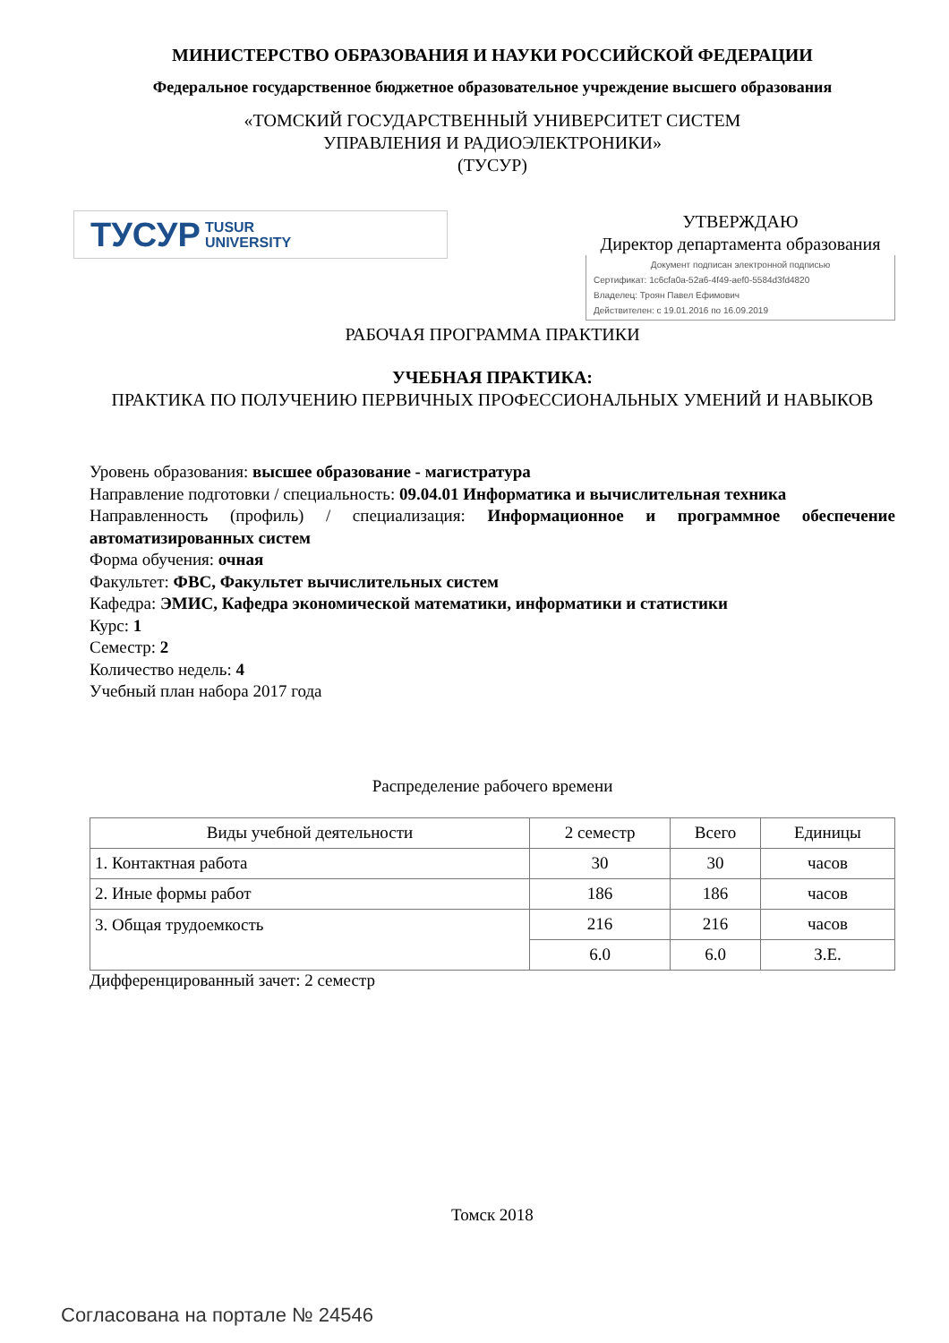МИНИСТЕРСТВО ОБРАЗОВАНИЯ И НАУКИ РОССИЙСКОЙ ФЕДЕРАЦИИ
Федеральное государственное бюджетное образовательное учреждение высшего образования
«ТОМСКИЙ ГОСУДАРСТВЕННЫЙ УНИВЕРСИТЕТ СИСТЕМ
УПРАВЛЕНИЯ И РАДИОЭЛЕКТРОНИКИ»
(ТУСУР)
ТУСУР TUSUR
UNIVERSITY
УТВЕРЖДАЮ
Директор департамента образования
Документ подписан электронной подписью
Сертификат: 1c6cfa0a-52a6-4f49-aef0-5584d3fd4820
Владелец: Троян Павел Ефимович
Действителен: с 19.01.2016 по 16.09.2019
РАБОЧАЯ ПРОГРАММА ПРАКТИКИ
УЧЕБНАЯ ПРАКТИКА:
ПРАКТИКА ПО ПОЛУЧЕНИЮ ПЕРВИЧНЫХ ПРОФЕССИОНАЛЬНЫХ УМЕНИЙ И НАВЫКОВ
Уровень образования: высшее образование - магистратура
Направление подготовки / специальность: 09.04.01 Информатика и вычислительная техника
Направленность (профиль) / специализация: Информационное и программное обеспечение автоматизированных систем
Форма обучения: очная
Факультет: ФВС, Факультет вычислительных систем
Кафедра: ЭМИС, Кафедра экономической математики, информатики и статистики
Курс: 1
Семестр: 2
Количество недель: 4
Учебный план набора 2017 года
Распределение рабочего времени
| Виды учебной деятельности | 2 семестр | Всего | Единицы |
| --- | --- | --- | --- |
| 1. Контактная работа | 30 | 30 | часов |
| 2. Иные формы работ | 186 | 186 | часов |
| 3. Общая трудоемкость | 216 | 216 | часов |
| | 6.0 | 6.0 | З.Е. |
Дифференцированный зачет: 2 семестр
Томск 2018
Согласована на портале № 24546